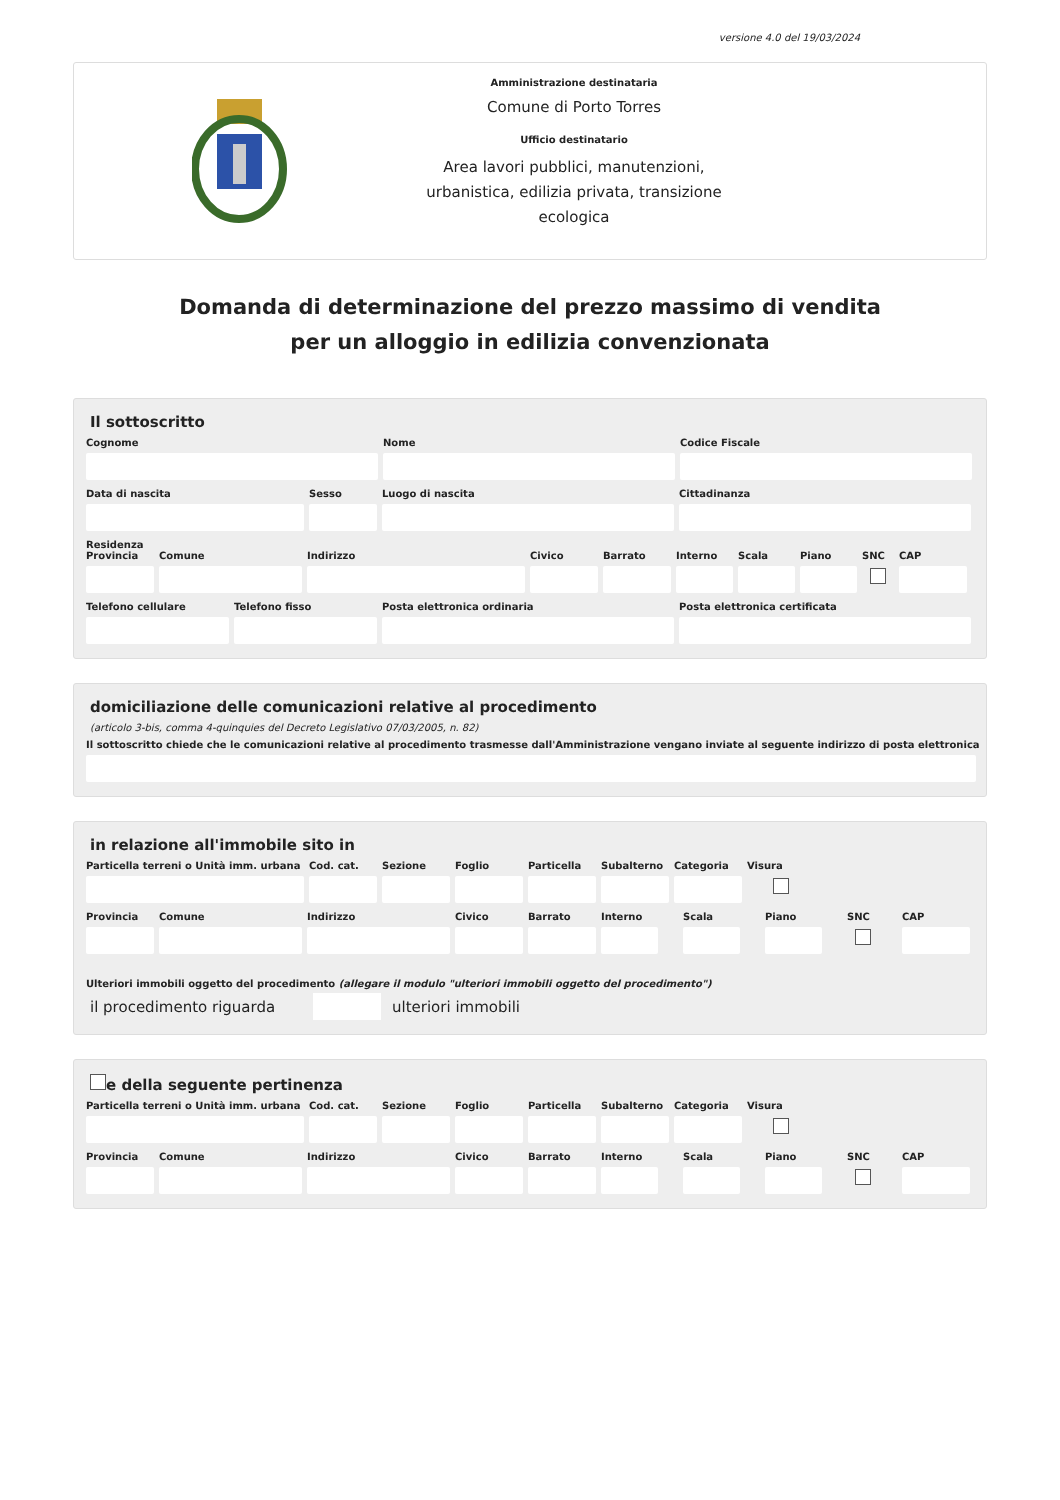versione 4.0 del 19/03/2024
Amministrazione destinataria
Comune di Porto Torres
Ufficio destinatario
Area lavori pubblici, manutenzioni, urbanistica, edilizia privata, transizione ecologica
Domanda di determinazione del prezzo massimo di vendita
per un alloggio in edilizia convenzionata
Il sottoscritto
Cognome Nome Codice Fiscale
Data di nascita Sesso Luogo di nascita Cittadinanza
Residenza
Provincia
Comune Indirizzo Civico Barrato Interno
Scala Piano SNC CAP
Telefono cellulare
Telefono fisso Posta elettronica ordinaria Posta elettronica certificata
domiciliazione delle comunicazioni relative al procedimento
(articolo 3-bis, comma 4-quinquies del Decreto Legislativo 07/03/2005, n. 82)
Il sottoscritto chiede che le comunicazioni relative al procedimento trasmesse dall'Amministrazione vengano inviate al seguente indirizzo di posta elettronica
in relazione all'immobile sito in
Particella terreni o Unità imm. urbana
Cod. cat.
Sezione Foglio Particella
Subalterno
Categoria
Visura
Provincia
Comune Indirizzo Civico Barrato Interno
Scala Piano SNC CAP
Ulteriori immobili oggetto del procedimento (allegare il modulo "ulteriori immobili oggetto del procedimento")
il procedimento riguarda ulteriori immobili
e della seguente pertinenza
Particella terreni o Unità imm. urbana
Cod. cat.
Sezione Foglio Particella
Subalterno
Categoria
Visura
Provincia
Comune Indirizzo Civico Barrato Interno
Scala Piano SNC CAP